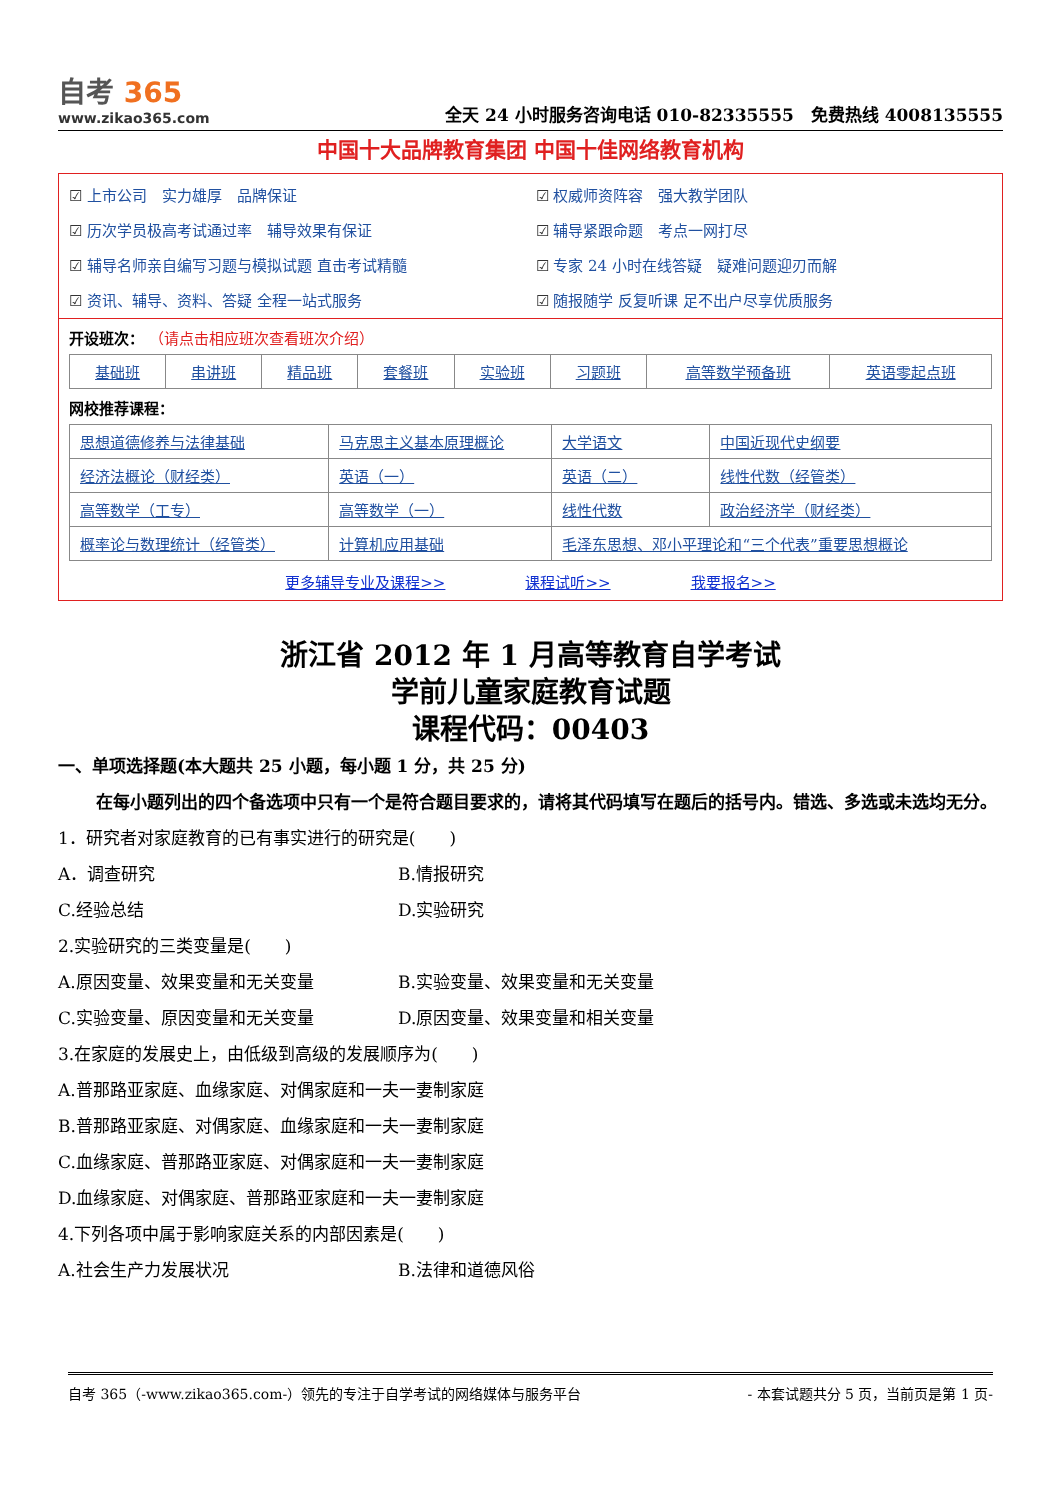自考 365
www.zikao365.com
全天 24 小时服务咨询电话 010-82335555　免费热线 4008135555
中国十大品牌教育集团 中国十佳网络教育机构
上市公司　实力雄厚　品牌保证
权威师资阵容　强大教学团队
历次学员极高考试通过率　辅导效果有保证
辅导紧跟命题　考点一网打尽
辅导名师亲自编写习题与模拟试题 直击考试精髓
专家 24 小时在线答疑　疑难问题迎刃而解
资讯、辅导、资料、答疑 全程一站式服务
随报随学 反复听课 足不出户尽享优质服务
开设班次： （请点击相应班次查看班次介绍）
| 基础班 | 串讲班 | 精品班 | 套餐班 | 实验班 | 习题班 | 高等数学预备班 | 英语零起点班 |
网校推荐课程：
| 思想道德修养与法律基础 | 马克思主义基本原理概论 | 大学语文 | 中国近现代史纲要 |
| 经济法概论（财经类） | 英语（一） | 英语（二） | 线性代数（经管类） |
| 高等数学（工专） | 高等数学（一） | 线性代数 | 政治经济学（财经类） |
| 概率论与数理统计（经管类） | 计算机应用基础 | 毛泽东思想、邓小平理论和“三个代表”重要思想概论 | |
更多辅导专业及课程>> 课程试听>> 我要报名>>
浙江省 2012 年 1 月高等教育自学考试
学前儿童家庭教育试题
课程代码：00403
一、单项选择题(本大题共 25 小题，每小题 1 分，共 25 分)
在每小题列出的四个备选项中只有一个是符合题目要求的，请将其代码填写在题后的括号内。错选、多选或未选均无分。
1．研究者对家庭教育的已有事实进行的研究是(　　)
A．调查研究
B.情报研究
C.经验总结
D.实验研究
2.实验研究的三类变量是(　　)
A.原因变量、效果变量和无关变量
B.实验变量、效果变量和无关变量
C.实验变量、原因变量和无关变量
D.原因变量、效果变量和相关变量
3.在家庭的发展史上，由低级到高级的发展顺序为(　　)
A.普那路亚家庭、血缘家庭、对偶家庭和一夫一妻制家庭
B.普那路亚家庭、对偶家庭、血缘家庭和一夫一妻制家庭
C.血缘家庭、普那路亚家庭、对偶家庭和一夫一妻制家庭
D.血缘家庭、对偶家庭、普那路亚家庭和一夫一妻制家庭
4.下列各项中属于影响家庭关系的内部因素是(　　)
A.社会生产力发展状况
B.法律和道德风俗
自考 365（-www.zikao365.com-）领先的专注于自学考试的网络媒体与服务平台 - 本套试题共分 5 页，当前页是第 1 页-